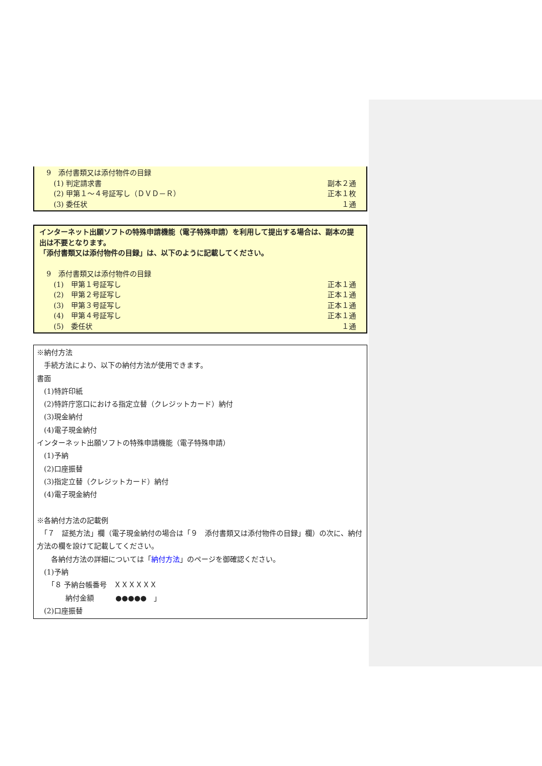9　添付書類又は添付物件の目録
　　(1) 判定請求書 副本２通
　　(2) 甲第１～４号証写し（ＤＶＤ－Ｒ） 正本１枚
　　(3) 委任状 １通
インターネット出願ソフトの特殊申請機能（電子特殊申請）を利用して提出する場合は、副本の提出は不要となります。
「添付書類又は添付物件の目録」は、以下のように記載してください。
　9　添付書類又は添付物件の目録
　　(1)　甲第１号証写し 正本１通
　　(2)　甲第２号証写し 正本１通
　　(3)　甲第３号証写し 正本１通
　　(4)　甲第４号証写し 正本１通
　　(5)　委任状 １通
※納付方法
　手続方法により、以下の納付方法が使用できます。
書面
　(1)特許印紙
　(2)特許庁窓口における指定立替（クレジットカード）納付
　(3)現金納付
　(4)電子現金納付
インターネット出願ソフトの特殊申請機能（電子特殊申請）
　(1)予納
　(2)口座振替
　(3)指定立替（クレジットカード）納付
　(4)電子現金納付
※各納付方法の記載例
　「７　証拠方法」欄（電子現金納付の場合は「９　添付書類又は添付物件の目録」欄）の次に、納付方法の欄を設けて記載してください。
　　各納付方法の詳細については「納付方法」のページを御確認ください。
　(1)予納
　　「８ 予納台帳番号　ＸＸＸＸＸＸ
　　　　納付金額　　　●●●●●　」
　(2)口座振替